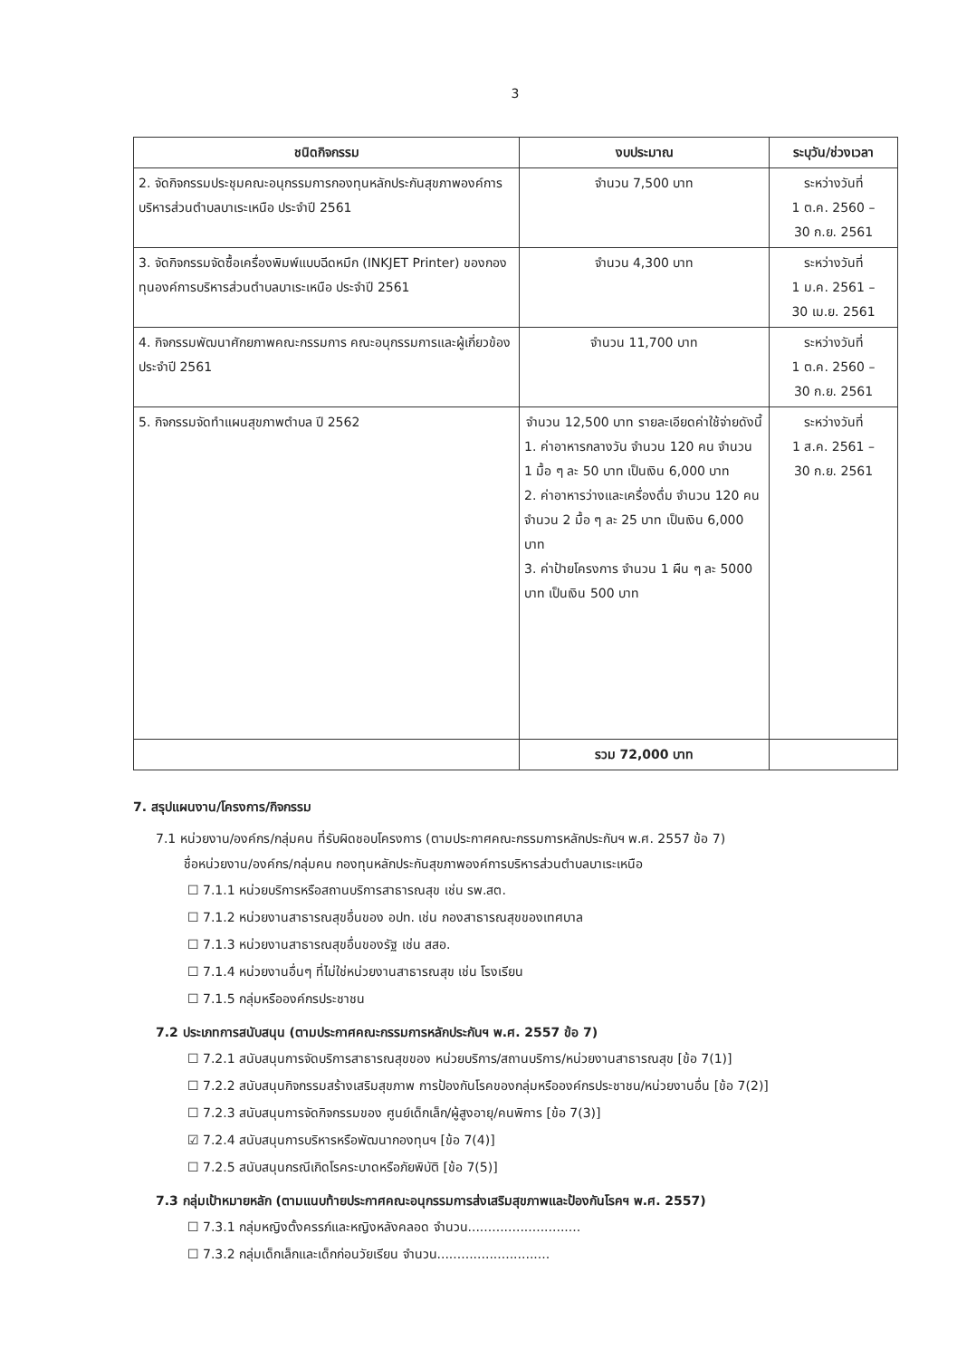3
| ชนิดกิจกรรม | งบประมาณ | ระบุวัน/ช่วงเวลา |
| --- | --- | --- |
| 2. จัดกิจกรรมประชุมคณะอนุกรรมการกองทุนหลักประกันสุขภาพองค์การบริหารส่วนตำบลบาเระเหนือ ประจำปี 2561 | จำนวน 7,500 บาท | ระหว่างวันที่ 1 ต.ค. 2560 – 30 ก.ย. 2561 |
| 3. จัดกิจกรรมจัดซื้อเครื่องพิมพ์แบบฉีดหมึก (INKJET Printer) ของกองทุนองค์การบริหารส่วนตำบลบาเระเหนือ ประจำปี 2561 | จำนวน 4,300 บาท | ระหว่างวันที่ 1 ม.ค. 2561 – 30 เม.ย. 2561 |
| 4. กิจกรรมพัฒนาศักยภาพคณะกรรมการ คณะอนุกรรมการและผู้เกี่ยวข้องประจำปี 2561 | จำนวน 11,700 บาท | ระหว่างวันที่ 1 ต.ค. 2560 – 30 ก.ย. 2561 |
| 5. กิจกรรมจัดทำแผนสุขภาพตำบล ปี 2562 | จำนวน 12,500 บาท รายละเอียดค่าใช้จ่ายดังนี้ 1. ค่าอาหารกลางวัน จำนวน 120 คน จำนวน 1 มื้อ ๆ ละ 50 บาท เป็นเงิน 6,000 บาท 2. ค่าอาหารว่างและเครื่องดื่ม จำนวน 120 คน จำนวน 2 มื้อ ๆ ละ 25 บาท เป็นเงิน 6,000 บาท 3. ค่าป้ายโครงการ จำนวน 1 ผืน ๆ ละ 5000 บาท เป็นเงิน 500 บาท | ระหว่างวันที่ 1 ส.ค. 2561 – 30 ก.ย. 2561 |
| | รวม 72,000 บาท | |
7. สรุปแผนงาน/โครงการ/กิจกรรม
7.1 หน่วยงาน/องค์กร/กลุ่มคน ที่รับผิดชอบโครงการ (ตามประกาศคณะกรรมการหลักประกันฯ พ.ศ. 2557 ข้อ 7)
ชื่อหน่วยงาน/องค์กร/กลุ่มคน กองทุนหลักประกันสุขภาพองค์การบริหารส่วนตำบลบาเระเหนือ
☐ 7.1.1 หน่วยบริการหรือสถานบริการสาธารณสุข เช่น รพ.สต.
☐ 7.1.2 หน่วยงานสาธารณสุขอื่นของ อปท. เช่น กองสาธารณสุขของเทศบาล
☐ 7.1.3 หน่วยงานสาธารณสุขอื่นของรัฐ เช่น สสอ.
☐ 7.1.4 หน่วยงานอื่นๆ ที่ไม่ใช่หน่วยงานสาธารณสุข เช่น โรงเรียน
☐ 7.1.5 กลุ่มหรือองค์กรประชาชน
7.2 ประเภทการสนับสนุน (ตามประกาศคณะกรรมการหลักประกันฯ พ.ศ. 2557 ข้อ 7)
☐ 7.2.1 สนับสนุนการจัดบริการสาธารณสุขของ หน่วยบริการ/สถานบริการ/หน่วยงานสาธารณสุข [ข้อ 7(1)]
☐ 7.2.2 สนับสนุนกิจกรรมสร้างเสริมสุขภาพ การป้องกันโรคของกลุ่มหรือองค์กรประชาชน/หน่วยงานอื่น [ข้อ 7(2)]
☐ 7.2.3 สนับสนุนการจัดกิจกรรมของ ศูนย์เด็กเล็ก/ผู้สูงอายุ/คนพิการ [ข้อ 7(3)]
☑ 7.2.4 สนับสนุนการบริหารหรือพัฒนากองทุนฯ [ข้อ 7(4)]
☐ 7.2.5 สนับสนุนกรณีเกิดโรคระบาดหรือภัยพิบัติ [ข้อ 7(5)]
7.3 กลุ่มเป้าหมายหลัก (ตามแนบท้ายประกาศคณะอนุกรรมการส่งเสริมสุขภาพและป้องกันโรคฯ พ.ศ. 2557)
☐ 7.3.1 กลุ่มหญิงตั้งครรภ์และหญิงหลังคลอด จำนวน............................
☐ 7.3.2 กลุ่มเด็กเล็กและเด็กก่อนวัยเรียน จำนวน............................